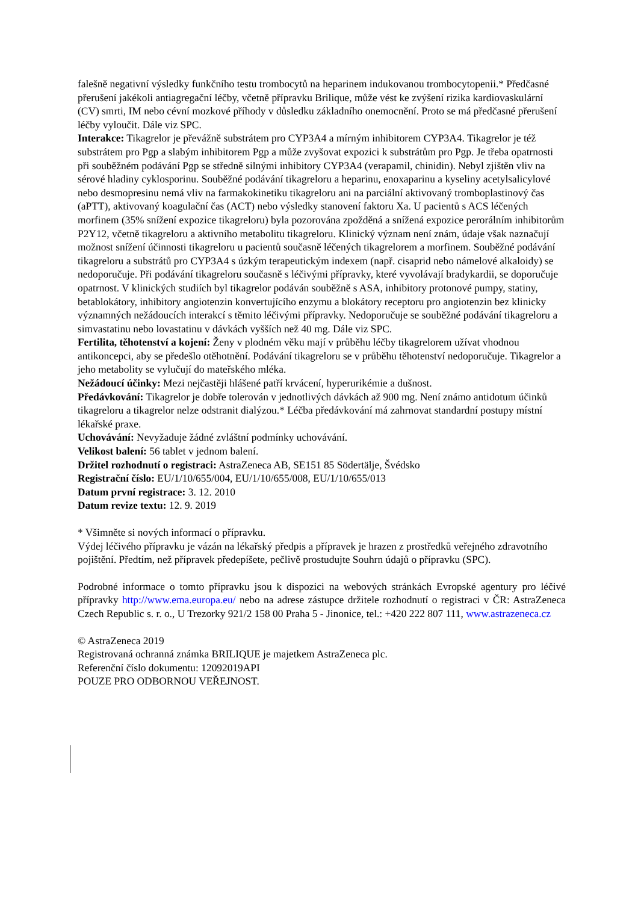falešně negativní výsledky funkčního testu trombocytů na heparinem indukovanou trombocytopenii.* Předčasné přerušení jakékoli antiagregační léčby, včetně přípravku Brilique, může vést ke zvýšení rizika kardiovaskulární (CV) smrti, IM nebo cévní mozkové příhody v důsledku základního onemocnění. Proto se má předčasné přerušení léčby vyloučit. Dále viz SPC.
Interakce: Tikagrelor je převážně substrátem pro CYP3A4 a mírným inhibitorem CYP3A4. Tikagrelor je též substrátem pro Pgp a slabým inhibitorem Pgp a může zvyšovat expozici k substrátům pro Pgp. Je třeba opatrnosti při souběžném podávání Pgp se středně silnými inhibitory CYP3A4 (verapamil, chinidin). Nebyl zjištěn vliv na sérové hladiny cyklosporinu. Souběžné podávání tikagreloru a heparinu, enoxaparinu a kyseliny acetylsalicylové nebo desmopresinu nemá vliv na farmakokinetiku tikagreloru ani na parciální aktivovaný tromboplastinový čas (aPTT), aktivovaný koagulační čas (ACT) nebo výsledky stanovení faktoru Xa. U pacientů s ACS léčených morfinem (35% snížení expozice tikagreloru) byla pozorována zpožděná a snížená expozice perorálním inhibitorům P2Y12, včetně tikagreloru a aktivního metabolitu tikagreloru. Klinický význam není znám, údaje však naznačují možnost snížení účinnosti tikagreloru u pacientů současně léčených tikagrelorem a morfinem. Souběžné podávání tikagreloru a substrátů pro CYP3A4 s úzkým terapeutickým indexem (např. cisaprid nebo námelové alkaloidy) se nedoporučuje. Při podávání tikagreloru současně s léčivými přípravky, které vyvolávají bradykardii, se doporučuje opatrnost. V klinických studiích byl tikagrelor podáván souběžně s ASA, inhibitory protonové pumpy, statiny, betablokátory, inhibitory angiotenzin konvertujícího enzymu a blokátory receptoru pro angiotenzin bez klinicky významných nežádoucích interakcí s těmito léčivými přípravky. Nedoporučuje se souběžné podávání tikagreloru a simvastatinu nebo lovastatinu v dávkách vyšších než 40 mg. Dále viz SPC.
Fertilita, těhotenství a kojení: Ženy v plodném věku mají v průběhu léčby tikagrelorem užívat vhodnou antikoncepci, aby se předešlo otěhotnění. Podávání tikagreloru se v průběhu těhotenství nedoporučuje. Tikagrelor a jeho metabolity se vylučují do mateřského mléka.
Nežádoucí účinky: Mezi nejčastěji hlášené patří krvácení, hyperurikémie a dušnost.
Předávkování: Tikagrelor je dobře tolerován v jednotlivých dávkách až 900 mg. Není známo antidotum účinků tikagreloru a tikagrelor nelze odstranit dialýzou.* Léčba předávkování má zahrnovat standardní postupy místní lékařské praxe.
Uchovávání: Nevyžaduje žádné zvláštní podmínky uchovávání.
Velikost balení: 56 tablet v jednom balení.
Držitel rozhodnutí o registraci: AstraZeneca AB, SE151 85 Södertälje, Švédsko
Registrační číslo: EU/1/10/655/004, EU/1/10/655/008, EU/1/10/655/013
Datum první registrace: 3. 12. 2010
Datum revize textu: 12. 9. 2019
* Všimněte si nových informací o přípravku.
Výdej léčivého přípravku je vázán na lékařský předpis a přípravek je hrazen z prostředků veřejného zdravotního pojištění. Předtím, než přípravek předepíšete, pečlivě prostudujte Souhrn údajů o přípravku (SPC).
Podrobné informace o tomto přípravku jsou k dispozici na webových stránkách Evropské agentury pro léčivé přípravky http://www.ema.europa.eu/ nebo na adrese zástupce držitele rozhodnutí o registraci v ČR: AstraZeneca Czech Republic s. r. o., U Trezorky 921/2 158 00 Praha 5 - Jinonice, tel.: +420 222 807 111, www.astrazeneca.cz
© AstraZeneca 2019
Registrovaná ochranná známka BRILIQUE je majetkem AstraZeneca plc.
Referenční číslo dokumentu: 12092019API
POUZE PRO ODBORNOU VEŘEJNOST.